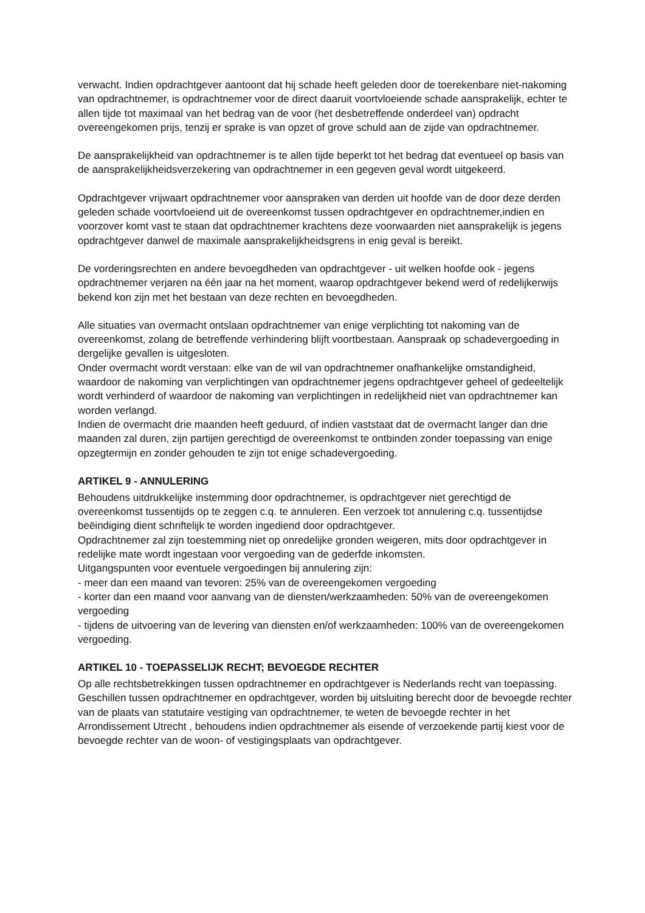verwacht. Indien opdrachtgever aantoont dat hij schade heeft geleden door de toerekenbare niet-nakoming van opdrachtnemer, is opdrachtnemer voor de direct daaruit voortvloeiende schade aansprakelijk, echter te allen tijde tot maximaal van het bedrag van de voor (het desbetreffende onderdeel van) opdracht overeengekomen prijs, tenzij er sprake is van opzet of grove schuld aan de zijde van opdrachtnemer.
De aansprakelijkheid van opdrachtnemer is te allen tijde beperkt tot het bedrag dat eventueel op basis van de aansprakelijkheidsverzekering van opdrachtnemer in een gegeven geval wordt uitgekeerd.
Opdrachtgever vrijwaart opdrachtnemer voor aanspraken van derden uit hoofde van de door deze derden geleden schade voortvloeiend uit de overeenkomst tussen opdrachtgever en opdrachtnemer,indien en voorzover komt vast te staan dat opdrachtnemer krachtens deze voorwaarden niet aansprakelijk is jegens opdrachtgever danwel de maximale aansprakelijkheidsgrens in enig geval is bereikt.
De vorderingsrechten en andere bevoegdheden van opdrachtgever - uit welken hoofde ook - jegens opdrachtnemer verjaren na één jaar na het moment, waarop opdrachtgever bekend werd of redelijkerwijs bekend kon zijn met het bestaan van deze rechten en bevoegdheden.
Alle situaties van overmacht ontslaan opdrachtnemer van enige verplichting tot nakoming van de overeenkomst, zolang de betreffende verhindering blijft voortbestaan. Aanspraak op schadevergoeding in dergelijke gevallen is uitgesloten.
Onder overmacht wordt verstaan: elke van de wil van opdrachtnemer onafhankelijke omstandigheid, waardoor de nakoming van verplichtingen van opdrachtnemer jegens opdrachtgever geheel of gedeeltelijk wordt verhinderd of waardoor de nakoming van verplichtingen in redelijkheid niet van opdrachtnemer kan worden verlangd.
Indien de overmacht drie maanden heeft geduurd, of indien vaststaat dat de overmacht langer dan drie maanden zal duren, zijn partijen gerechtigd de overeenkomst te ontbinden zonder toepassing van enige opzegtermijn en zonder gehouden te zijn tot enige schadevergoeding.
ARTIKEL 9 - ANNULERING
Behoudens uitdrukkelijke instemming door opdrachtnemer, is opdrachtgever niet gerechtigd de overeenkomst tussentijds op te zeggen c.q. te annuleren. Een verzoek tot annulering c.q. tussentijdse beëindiging dient schriftelijk te worden ingediend door opdrachtgever.
Opdrachtnemer zal zijn toestemming niet op onredelijke gronden weigeren, mits door opdrachtgever in redelijke mate wordt ingestaan voor vergoeding van de gederfde inkomsten.
Uitgangspunten voor eventuele vergoedingen bij annulering zijn:
- meer dan een maand van tevoren: 25% van de overeengekomen vergoeding
- korter dan een maand voor aanvang van de diensten/werkzaamheden: 50% van de overeengekomen vergoeding
- tijdens de uitvoering van de levering van diensten en/of werkzaamheden: 100% van de overeengekomen vergoeding.
ARTIKEL 10 - TOEPASSELIJK RECHT; BEVOEGDE RECHTER
Op alle rechtsbetrekkingen tussen opdrachtnemer en opdrachtgever is Nederlands recht van toepassing. Geschillen tussen opdrachtnemer en opdrachtgever, worden bij uitsluiting berecht door de bevoegde rechter van de plaats van statutaire vestiging van opdrachtnemer, te weten de bevoegde rechter in het Arrondissement Utrecht , behoudens indien opdrachtnemer als eisende of verzoekende partij kiest voor de bevoegde rechter van de woon- of vestigingsplaats van opdrachtgever.